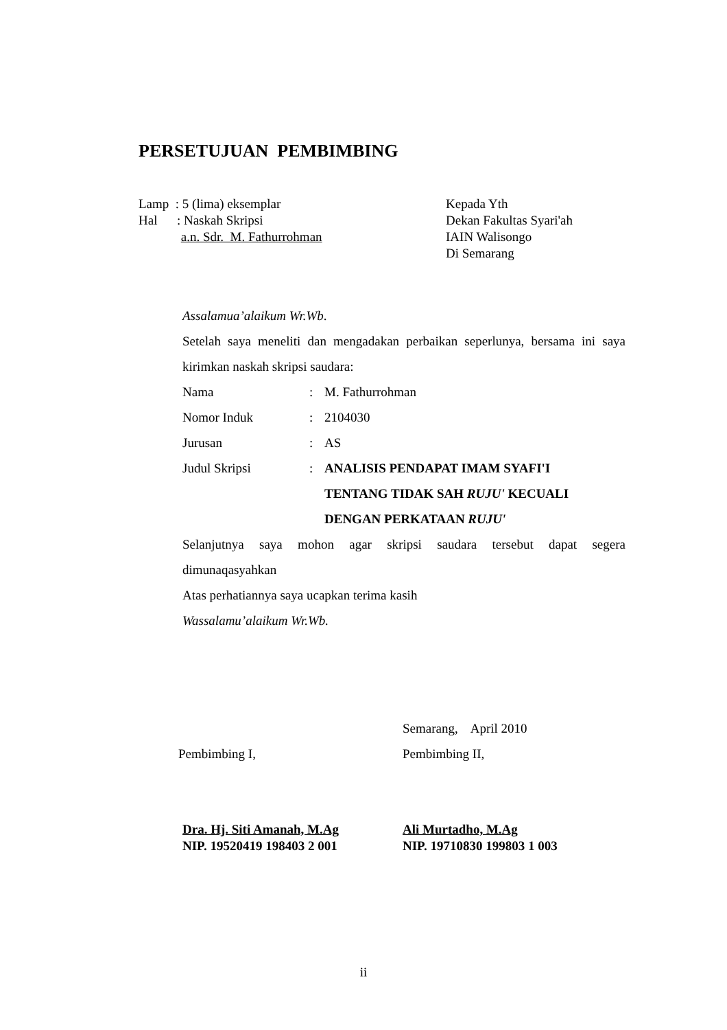PERSETUJUAN PEMBIMBING
Lamp : 5 (lima) eksemplar
Hal : Naskah Skripsi
a.n. Sdr. M. Fathurrohman
Kepada Yth
Dekan Fakultas Syari'ah
IAIN Walisongo
Di Semarang
Assalamua’alaikum Wr.Wb.
Setelah saya meneliti dan mengadakan perbaikan seperlunya, bersama ini saya kirimkan naskah skripsi saudara:
Nama: M. Fathurrohman
Nomor Induk: 2104030
Jurusan: AS
Judul Skripsi: ANALISIS PENDAPAT IMAM SYAFI'I
TENTANG TIDAK SAH RUJU' KECUALI
DENGAN PERKATAAN RUJU'
Selanjutnya saya mohon agar skripsi saudara tersebut dapat segera dimunaqasyahkan
Atas perhatiannya saya ucapkan terima kasih
Wassalamu’alaikum Wr.Wb.
Pembimbing I, Semarang, April 2010
Pembimbing II,
Dra. Hj. Siti Amanah, M.Ag
NIP. 19520419 198403 2 001
Ali Murtadho, M.Ag
NIP. 19710830 199803 1 003
ii